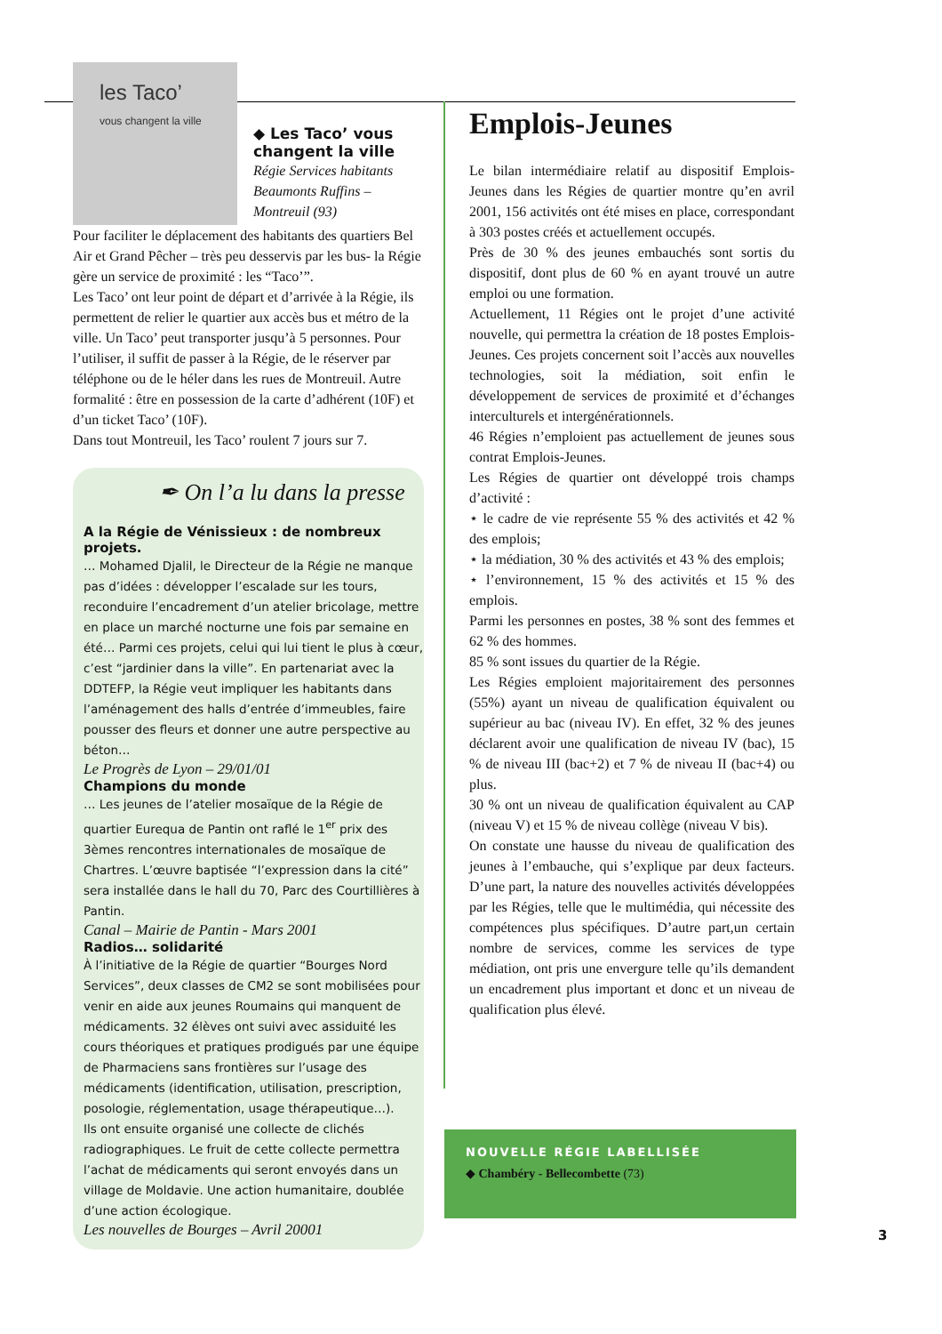les Taco’
vous changent la ville
◆ Les Taco’ vous changent la ville
Régie Services habitants Beaumonts Ruffins – Montreuil (93)
Pour faciliter le déplacement des habitants des quartiers Bel Air et Grand Pêcher – très peu desservis par les bus- la Régie gère un service de proximité : les “Taco’”.
Les Taco’ ont leur point de départ et d’arrivée à la Régie, ils permettent de relier le quartier aux accès bus et métro de la ville. Un Taco’ peut transporter jusqu’à 5 personnes. Pour l’utiliser, il suffit de passer à la Régie, de le réserver par téléphone ou de le héler dans les rues de Montreuil. Autre formalité : être en possession de la carte d’adhérent (10F) et d’un ticket Taco’ (10F).
Dans tout Montreuil, les Taco’ roulent 7 jours sur 7.
✒ On l’a lu dans la presse
A la Régie de Vénissieux : de nombreux projets.
… Mohamed Djalil, le Directeur de la Régie ne manque pas d’idées : développer l’escalade sur les tours, reconduire l’encadrement d’un atelier bricolage, mettre en place un marché nocturne une fois par semaine en été… Parmi ces projets, celui qui lui tient le plus à cœur, c’est “jardinier dans la ville”. En partenariat avec la DDTEFP, la Régie veut impliquer les habitants dans l’aménagement des halls d’entrée d’immeubles, faire pousser des fleurs et donner une autre perspective au béton…
Le Progrès de Lyon – 29/01/01
Champions du monde
… Les jeunes de l’atelier mosaïque de la Régie de quartier Eurequa de Pantin ont raflé le 1<sup>er</sup> prix des 3èmes rencontres internationales de mosaïque de Chartres. L’œuvre baptisée “l’expression dans la cité” sera installée dans le hall du 70, Parc des Courtillières à Pantin.
Canal – Mairie de Pantin - Mars 2001
Radios… solidarité
À l’initiative de la Régie de quartier “Bourges Nord Services”, deux classes de CM2 se sont mobilisées pour venir en aide aux jeunes Roumains qui manquent de médicaments. 32 élèves ont suivi avec assiduité les cours théoriques et pratiques prodigués par une équipe de Pharmaciens sans frontières sur l’usage des médicaments (identification, utilisation, prescription, posologie, réglementation, usage thérapeutique…).
Ils ont ensuite organisé une collecte de clichés radiographiques. Le fruit de cette collecte permettra l’achat de médicaments qui seront envoyés dans un village de Moldavie. Une action humanitaire, doublée d’une action écologique.
Les nouvelles de Bourges – Avril 20001
Emplois-Jeunes
Le bilan intermédiaire relatif au dispositif Emplois-Jeunes dans les Régies de quartier montre qu’en avril 2001, 156 activités ont été mises en place, correspondant à 303 postes créés et actuellement occupés.
Près de 30 % des jeunes embauchés sont sortis du dispositif, dont plus de 60 % en ayant trouvé un autre emploi ou une formation.
Actuellement, 11 Régies ont le projet d’une activité nouvelle, qui permettra la création de 18 postes Emplois-Jeunes. Ces projets concernent soit l’accès aux nouvelles technologies, soit la médiation, soit enfin le développement de services de proximité et d’échanges interculturels et intergénérationnels.
46 Régies n’emploient pas actuellement de jeunes sous contrat Emplois-Jeunes.
Les Régies de quartier ont développé trois champs d’activité :
⋆ le cadre de vie représente 55 % des activités et 42 % des emplois;
⋆ la médiation, 30 % des activités et 43 % des emplois;
⋆ l’environnement, 15 % des activités et 15 % des emplois.
Parmi les personnes en postes, 38 % sont des femmes et 62 % des hommes.
85 % sont issues du quartier de la Régie.
Les Régies emploient majoritairement des personnes (55%) ayant un niveau de qualification équivalent ou supérieur au bac (niveau IV). En effet, 32 % des jeunes déclarent avoir une qualification de niveau IV (bac), 15 % de niveau III (bac+2) et 7 % de niveau II (bac+4) ou plus.
30 % ont un niveau de qualification équivalent au CAP (niveau V) et 15 % de niveau collège (niveau V bis).
On constate une hausse du niveau de qualification des jeunes à l’embauche, qui s’explique par deux facteurs. D’une part, la nature des nouvelles activités développées par les Régies, telle que le multimédia, qui nécessite des compétences plus spécifiques. D’autre part,un certain nombre de services, comme les services de type médiation, ont pris une envergure telle qu’ils demandent un encadrement plus important et donc et un niveau de qualification plus élevé.
NOUVELLE RÉGIE LABELLISÉE
◆ Chambéry - Bellecombette (73)
3